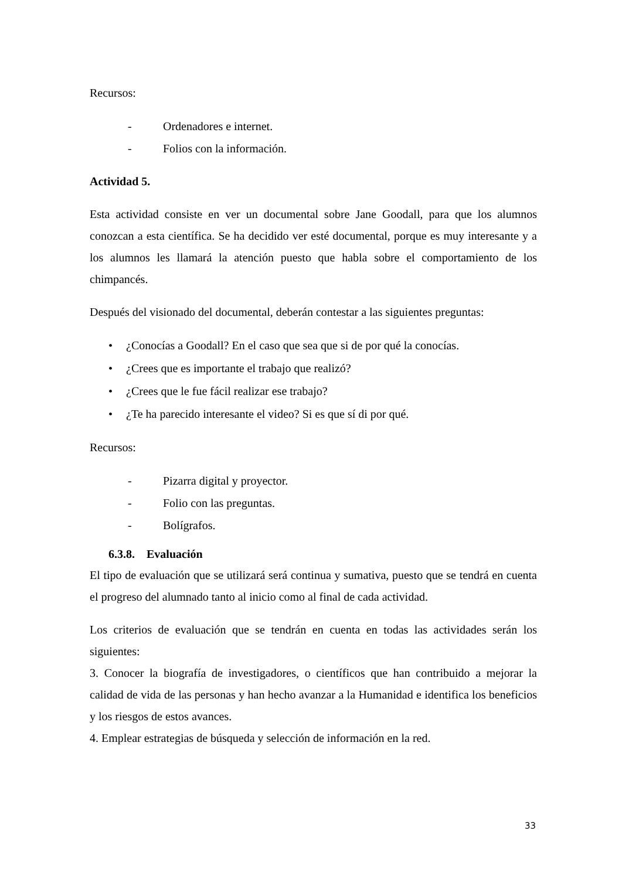Recursos:
- Ordenadores e internet.
- Folios con la información.
Actividad 5.
Esta actividad consiste en ver un documental sobre Jane Goodall, para que los alumnos conozcan a esta científica. Se ha decidido ver esté documental, porque es muy interesante y a los alumnos les llamará la atención puesto que habla sobre el comportamiento de los chimpancés.
Después del visionado del documental, deberán contestar a las siguientes preguntas:
• ¿Conocías a Goodall? En el caso que sea que si de por qué la conocías.
• ¿Crees que es importante el trabajo que realizó?
• ¿Crees que le fue fácil realizar ese trabajo?
• ¿Te ha parecido interesante el video? Si es que sí di por qué.
Recursos:
- Pizarra digital y proyector.
- Folio con las preguntas.
- Bolígrafos.
6.3.8. Evaluación
El tipo de evaluación que se utilizará será continua y sumativa, puesto que se tendrá en cuenta el progreso del alumnado tanto al inicio como al final de cada actividad.
Los criterios de evaluación que se tendrán en cuenta en todas las actividades serán los siguientes:
3. Conocer la biografía de investigadores, o científicos que han contribuido a mejorar la calidad de vida de las personas y han hecho avanzar a la Humanidad e identifica los beneficios y los riesgos de estos avances.
4. Emplear estrategias de búsqueda y selección de información en la red.
33